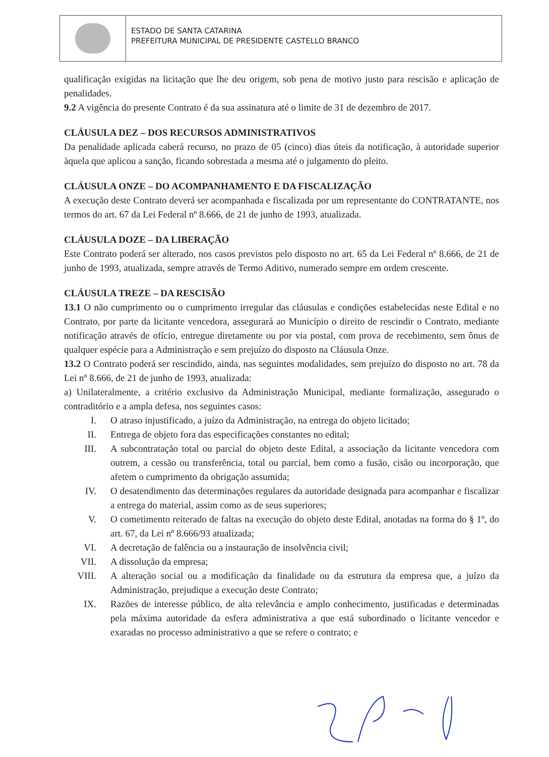ESTADO DE SANTA CATARINA
PREFEITURA MUNICIPAL DE PRESIDENTE CASTELLO BRANCO
qualificação exigidas na licitação que lhe deu origem, sob pena de motivo justo para rescisão e aplicação de penalidades.
9.2 A vigência do presente Contrato é da sua assinatura até o limite de 31 de dezembro de 2017.
CLÁUSULA DEZ – DOS RECURSOS ADMINISTRATIVOS
Da penalidade aplicada caberá recurso, no prazo de 05 (cinco) dias úteis da notificação, à autoridade superior àquela que aplicou a sanção, ficando sobrestada a mesma até o julgamento do pleito.
CLÁUSULA ONZE – DO ACOMPANHAMENTO E DA FISCALIZAÇÃO
A execução deste Contrato deverá ser acompanhada e fiscalizada por um representante do CONTRATANTE, nos termos do art. 67 da Lei Federal nº 8.666, de 21 de junho de 1993, atualizada.
CLÁUSULA DOZE – DA LIBERAÇÃO
Este Contrato poderá ser alterado, nos casos previstos pelo disposto no art. 65 da Lei Federal nº 8.666, de 21 de junho de 1993, atualizada, sempre através de Termo Aditivo, numerado sempre em ordem crescente.
CLÁUSULA TREZE – DA RESCISÃO
13.1 O não cumprimento ou o cumprimento irregular das cláusulas e condições estabelecidas neste Edital e no Contrato, por parte da licitante vencedora, assegurará ao Município o direito de rescindir o Contrato, mediante notificação através de ofício, entregue diretamente ou por via postal, com prova de recebimento, sem ônus de qualquer espécie para a Administração e sem prejuízo do disposto na Cláusula Onze.
13.2 O Contrato poderá ser rescindido, ainda, nas seguintes modalidades, sem prejuízo do disposto no art. 78 da Lei nº 8.666, de 21 de junho de 1993, atualizada:
a) Unilateralmente, a critério exclusivo da Administração Municipal, mediante formalização, assegurado o contraditório e a ampla defesa, nos seguintes casos:
I. O atraso injustificado, a juízo da Administração, na entrega do objeto licitado;
II. Entrega de objeto fora das especificações constantes no edital;
III. A subcontratação total ou parcial do objeto deste Edital, a associação da licitante vencedora com outrem, a cessão ou transferência, total ou parcial, bem como a fusão, cisão ou incorporação, que afetem o cumprimento da obrigação assumida;
IV. O desatendimento das determinações regulares da autoridade designada para acompanhar e fiscalizar a entrega do material, assim como as de seus superiores;
V. O cometimento reiterado de faltas na execução do objeto deste Edital, anotadas na forma do § 1º, do art. 67, da Lei nº 8.666/93 atualizada;
VI. A decretação de falência ou a instauração de insolvência civil;
VII. A dissolução da empresa;
VIII. A alteração social ou a modificação da finalidade ou da estrutura da empresa que, a juízo da Administração, prejudique a execução deste Contrato;
IX. Razões de interesse público, de alta relevância e amplo conhecimento, justificadas e determinadas pela máxima autoridade da esfera administrativa a que está subordinado o licitante vencedor e exaradas no processo administrativo a que se refere o contrato; e